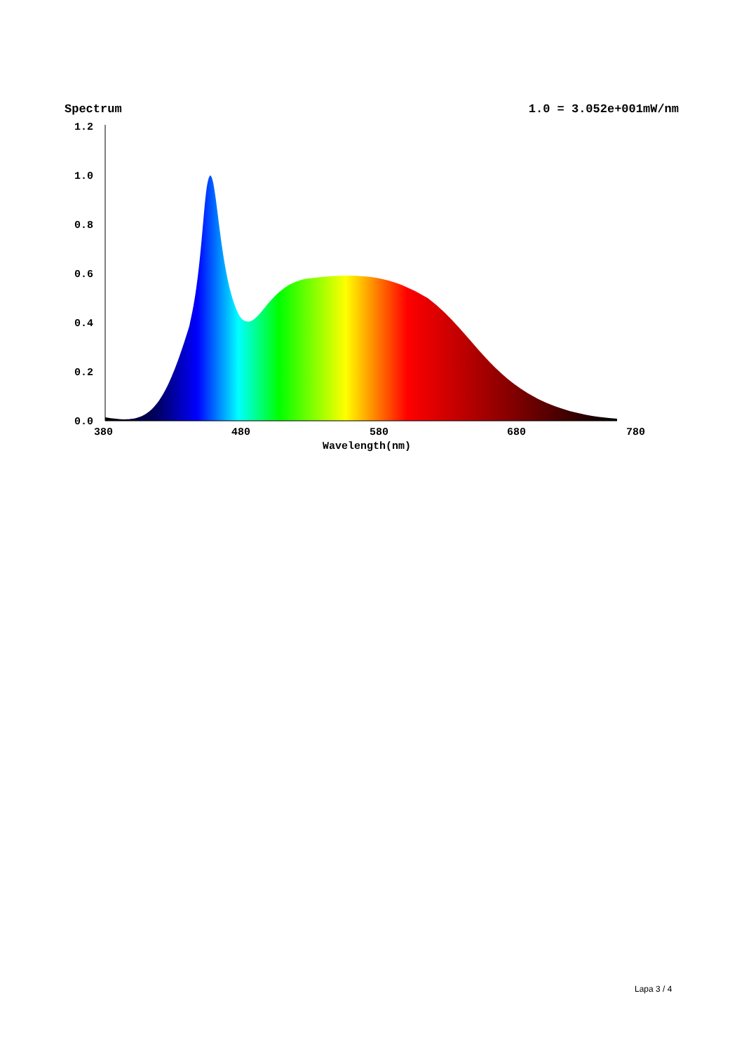Spectrum 1.0 = 3.052e+001mW/nm
1.2
1.0
0.8
0.6
0.4
0.2
0.0
380
480
580
680
780
Wavelength(nm)
Lapa 3 / 4